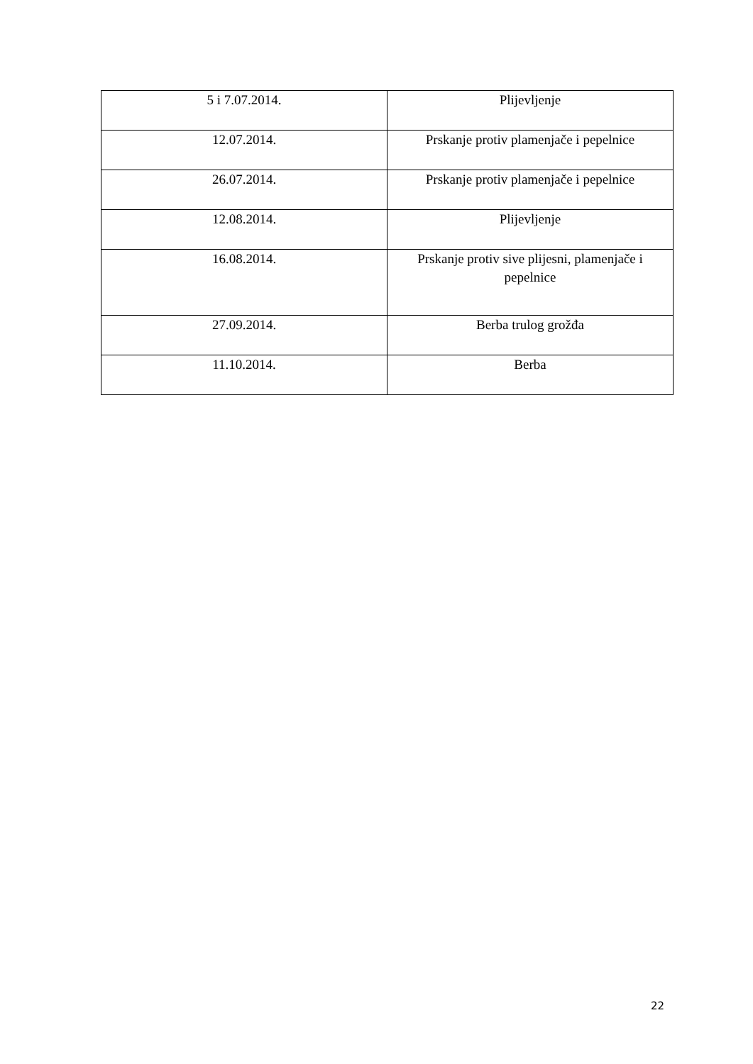| 5 i 7.07.2014. | Plijevljenje |
| 12.07.2014. | Prskanje protiv plamenjače i pepelnice |
| 26.07.2014. | Prskanje protiv plamenjače i pepelnice |
| 12.08.2014. | Plijevljenje |
| 16.08.2014. | Prskanje protiv sive plijesni, plamenjače i pepelnice |
| 27.09.2014. | Berba trulog grožđa |
| 11.10.2014. | Berba |
22